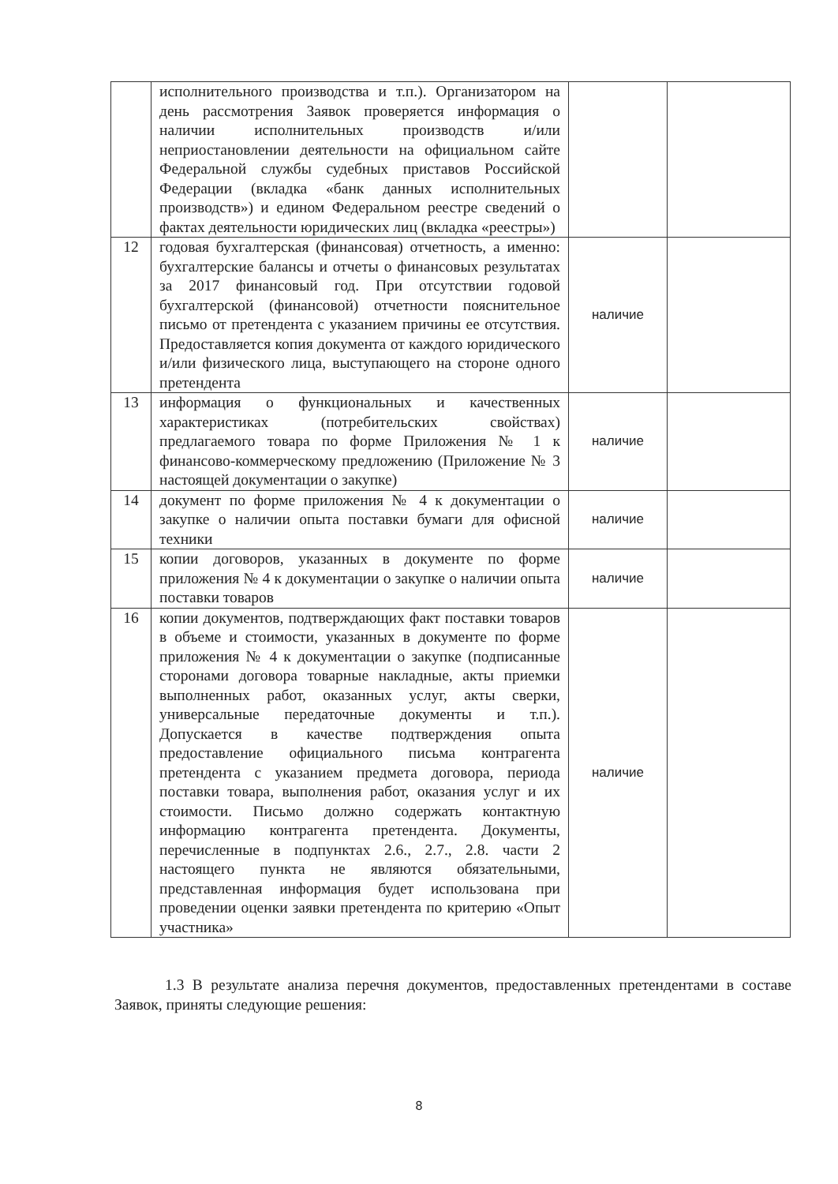| | исполнительного производства и т.п.). Организатором на день рассмотрения Заявок проверяется информация о наличии исполнительных производств и/или неприостановлении деятельности на официальном сайте Федеральной службы судебных приставов Российской Федерации (вкладка «банк данных исполнительных производств») и едином Федеральном реестре сведений о фактах деятельности юридических лиц (вкладка «реестры») | | |
| 12 | годовая бухгалтерская (финансовая) отчетность, а именно: бухгалтерские балансы и отчеты о финансовых результатах за 2017 финансовый год. При отсутствии годовой бухгалтерской (финансовой) отчетности пояснительное письмо от претендента с указанием причины ее отсутствия. Предоставляется копия документа от каждого юридического и/или физического лица, выступающего на стороне одного претендента | наличие | |
| 13 | информация о функциональных и качественных характеристиках (потребительских свойствах) предлагаемого товара по форме Приложения № 1 к финансово-коммерческому предложению (Приложение № 3 настоящей документации о закупке) | наличие | |
| 14 | документ по форме приложения № 4 к документации о закупке о наличии опыта поставки бумаги для офисной техники | наличие | |
| 15 | копии договоров, указанных в документе по форме приложения № 4 к документации о закупке о наличии опыта поставки товаров | наличие | |
| 16 | копии документов, подтверждающих факт поставки товаров в объеме и стоимости, указанных в документе по форме приложения № 4 к документации о закупке (подписанные сторонами договора товарные накладные, акты приемки выполненных работ, оказанных услуг, акты сверки, универсальные передаточные документы и т.п.). Допускается в качестве подтверждения опыта предоставление официального письма контрагента претендента с указанием предмета договора, периода поставки товара, выполнения работ, оказания услуг и их стоимости. Письмо должно содержать контактную информацию контрагента претендента. Документы, перечисленные в подпунктах 2.6., 2.7., 2.8. части 2 настоящего пункта не являются обязательными, представленная информация будет использована при проведении оценки заявки претендента по критерию «Опыт участника» | наличие | |
1.3 В результате анализа перечня документов, предоставленных претендентами в составе Заявок, приняты следующие решения:
8